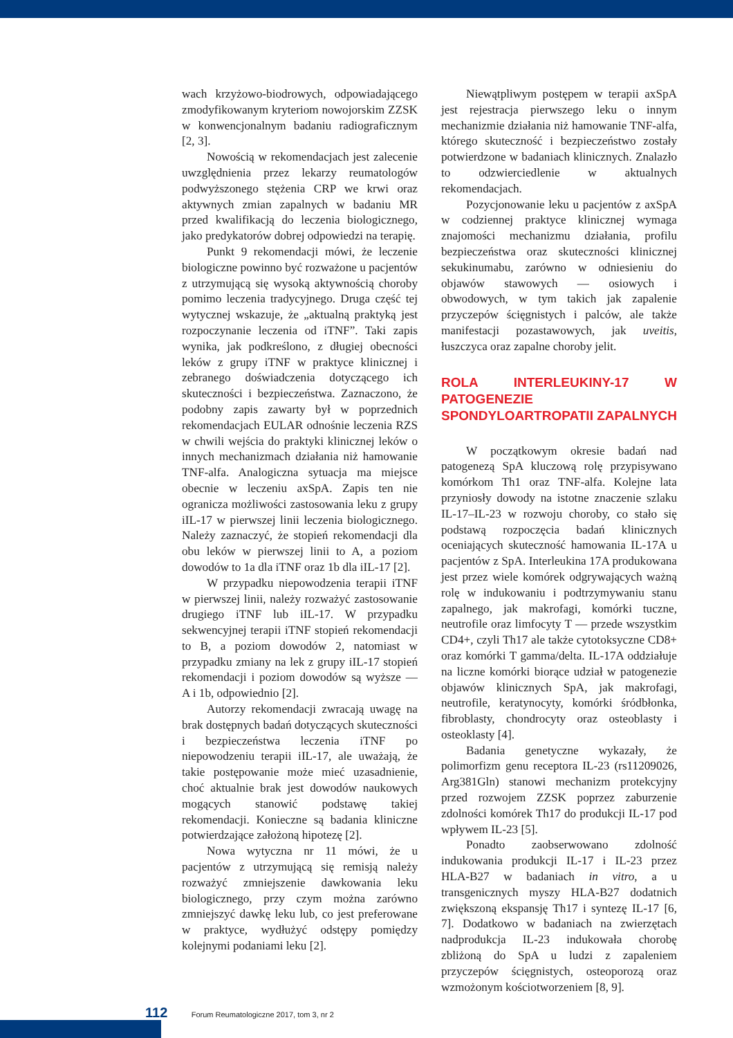wach krzyżowo-biodrowych, odpowiadającego zmodyfikowanym kryteriom nowojorskim ZZSK w konwencjonalnym badaniu radiograficznym [2, 3].
Nowością w rekomendacjach jest zalecenie uwzględnienia przez lekarzy reumatologów podwyższonego stężenia CRP we krwi oraz aktywnych zmian zapalnych w badaniu MR przed kwalifikacją do leczenia biologicznego, jako predykatorów dobrej odpowiedzi na terapię.
Punkt 9 rekomendacji mówi, że leczenie biologiczne powinno być rozważone u pacjentów z utrzymującą się wysoką aktywnością choroby pomimo leczenia tradycyjnego. Druga część tej wytycznej wskazuje, że „aktualną praktyką jest rozpoczynanie leczenia od iTNF”. Taki zapis wynika, jak podkreślono, z długiej obecności leków z grupy iTNF w praktyce klinicznej i zebranego doświadczenia dotyczącego ich skuteczności i bezpieczeństwa. Zaznaczono, że podobny zapis zawarty był w poprzednich rekomendacjach EULAR odnośnie leczenia RZS w chwili wejścia do praktyki klinicznej leków o innych mechanizmach działania niż hamowanie TNF-alfa. Analogiczna sytuacja ma miejsce obecnie w leczeniu axSpA. Zapis ten nie ogranicza możliwości zastosowania leku z grupy iIL-17 w pierwszej linii leczenia biologicznego. Należy zaznaczyć, że stopień rekomendacji dla obu leków w pierwszej linii to A, a poziom dowodów to 1a dla iTNF oraz 1b dla iIL-17 [2].
W przypadku niepowodzenia terapii iTNF w pierwszej linii, należy rozważyć zastosowanie drugiego iTNF lub iIL-17. W przypadku sekwencyjnej terapii iTNF stopień rekomendacji to B, a poziom dowodów 2, natomiast w przypadku zmiany na lek z grupy iIL-17 stopień rekomendacji i poziom dowodów są wyższe — A i 1b, odpowiednio [2].
Autorzy rekomendacji zwracają uwagę na brak dostępnych badań dotyczących skuteczności i bezpieczeństwa leczenia iTNF po niepowodzeniu terapii iIL-17, ale uważają, że takie postępowanie może mieć uzasadnienie, choć aktualnie brak jest dowodów naukowych mogących stanowić podstawę takiej rekomendacji. Konieczne są badania kliniczne potwierdzające założoną hipotezę [2].
Nowa wytyczna nr 11 mówi, że u pacjentów z utrzymującą się remisją należy rozważyć zmniejszenie dawkowania leku biologicznego, przy czym można zarówno zmniejszyć dawkę leku lub, co jest preferowane w praktyce, wydłużyć odstępy pomiędzy kolejnymi podaniami leku [2].
Niewątpliwym postępem w terapii axSpA jest rejestracja pierwszego leku o innym mechanizmie działania niż hamowanie TNF-alfa, którego skuteczność i bezpieczeństwo zostały potwierdzone w badaniach klinicznych. Znalazło to odzwierciedlenie w aktualnych rekomendacjach.
Pozycjonowanie leku u pacjentów z axSpA w codziennej praktyce klinicznej wymaga znajomości mechanizmu działania, profilu bezpieczeństwa oraz skuteczności klinicznej sekukinumabu, zarówno w odniesieniu do objawów stawowych — osiowych i obwodowych, w tym takich jak zapalenie przyczepów ścięgnistych i palców, ale także manifestacji pozastawowych, jak uveitis, łuszczyca oraz zapalne choroby jelit.
ROLA INTERLEUKINY-17 W PATOGENEZIE SPONDYLOARTROPATII ZAPALNYCH
W początkowym okresie badań nad patogenezą SpA kluczową rolę przypisywano komórkom Th1 oraz TNF-alfa. Kolejne lata przyniosły dowody na istotne znaczenie szlaku IL-17–IL-23 w rozwoju choroby, co stało się podstawą rozpoczęcia badań klinicznych oceniających skuteczność hamowania IL-17A u pacjentów z SpA. Interleukina 17A produkowana jest przez wiele komórek odgrywających ważną rolę w indukowaniu i podtrzymywaniu stanu zapalnego, jak makrofagi, komórki tuczne, neutrofile oraz limfocyty T — przede wszystkim CD4+, czyli Th17 ale także cytotoksyczne CD8+ oraz komórki T gamma/delta. IL-17A oddziałuje na liczne komórki biorące udział w patogenezie objawów klinicznych SpA, jak makrofagi, neutrofile, keratynocyty, komórki śródbłonka, fibroblasty, chondrocyty oraz osteoblasty i osteoklasty [4].
Badania genetyczne wykazały, że polimorfizm genu receptora IL-23 (rs11209026, Arg381Gln) stanowi mechanizm protekcyjny przed rozwojem ZZSK poprzez zaburzenie zdolności komórek Th17 do produkcji IL-17 pod wpływem IL-23 [5].
Ponadto zaobserwowano zdolność indukowania produkcji IL-17 i IL-23 przez HLA-B27 w badaniach in vitro, a u transgenicznych myszy HLA-B27 dodatnich zwiększoną ekspansję Th17 i syntezę IL-17 [6, 7]. Dodatkowo w badaniach na zwierzętach nadprodukcja IL-23 indukowała chorobę zbliżoną do SpA u ludzi z zapaleniem przyczepów ścięgnistych, osteoporozą oraz wzmożonym kościotworzeniem [8, 9].
112 Forum Reumatologiczne 2017, tom 3, nr 2